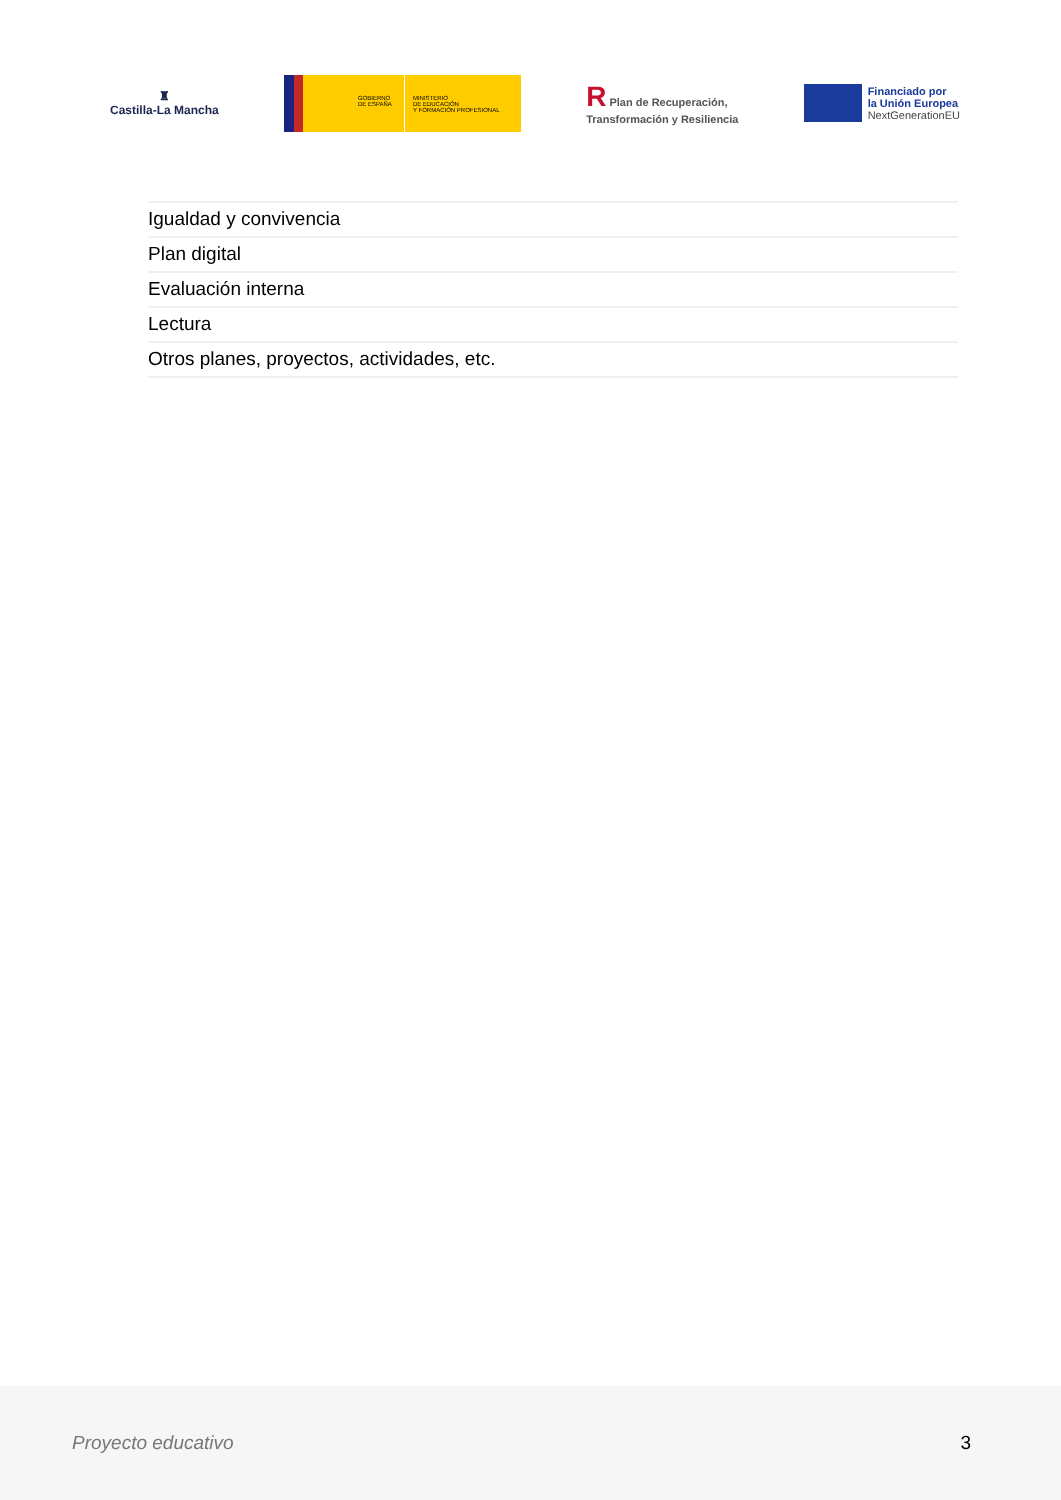♜
Castilla-La Mancha
GOBIERNO
DE ESPAÑA
MINISTERIO
DE EDUCACIÓN
Y FORMACIÓN PROFESIONAL
R Plan de Recuperación,
Transformación y Resiliencia
Financiado por
la Unión Europea
NextGenerationEU
Igualdad y convivencia
Plan digital
Evaluación interna
Lectura
Otros planes, proyectos, actividades, etc.
Proyecto educativo 3